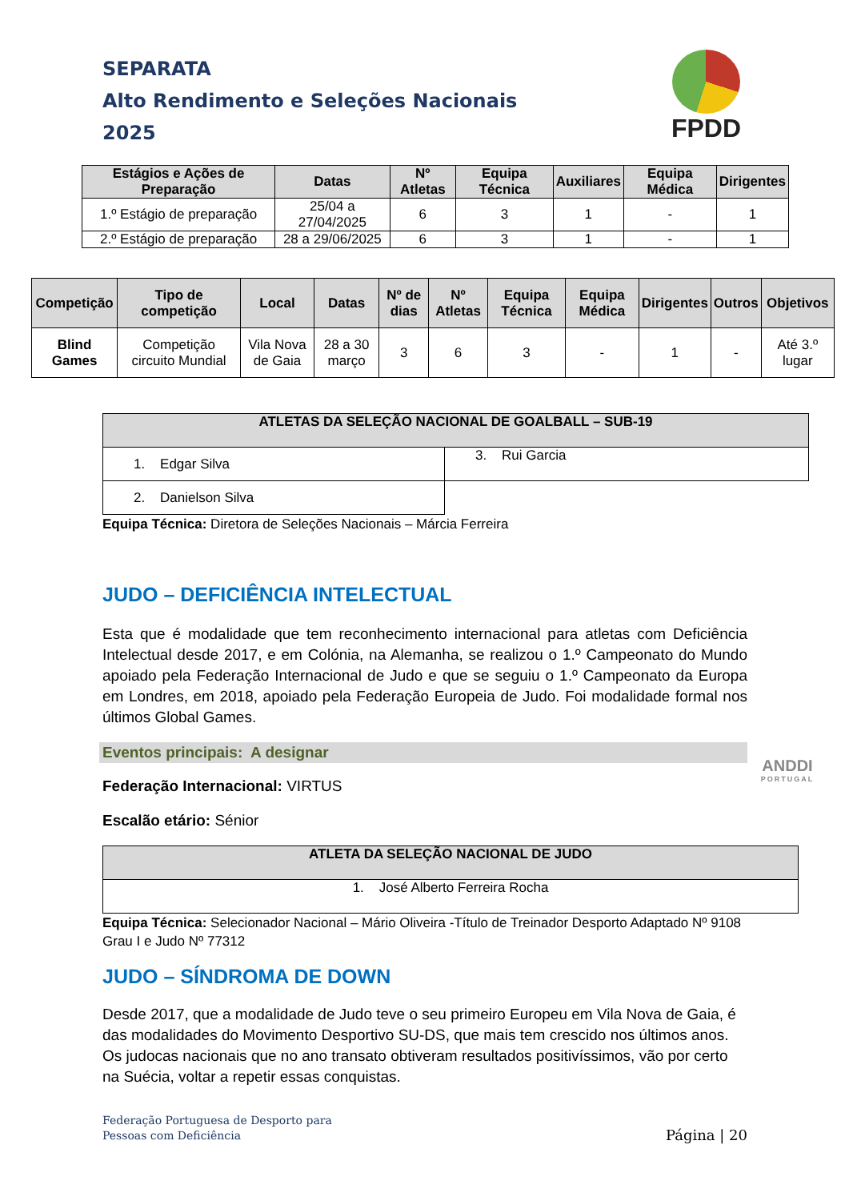SEPARATA
Alto Rendimento e Seleções Nacionais
2025
FPDD
| Estágios e Ações de Preparação | Datas | Nº Atletas | Equipa Técnica | Auxiliares | Equipa Médica | Dirigentes |
| --- | --- | --- | --- | --- | --- | --- |
| 1.º Estágio de preparação | 25/04 a 27/04/2025 | 6 | 3 | 1 | - | 1 |
| 2.º Estágio de preparação | 28 a 29/06/2025 | 6 | 3 | 1 | - | 1 |
| Competição | Tipo de competição | Local | Datas | Nº de dias | Nº Atletas | Equipa Técnica | Equipa Médica | Dirigentes | Outros | Objetivos |
| --- | --- | --- | --- | --- | --- | --- | --- | --- | --- | --- |
| Blind Games | Competição circuito Mundial | Vila Nova de Gaia | 28 a 30 março | 3 | 6 | 3 | - | 1 | - | Até 3.º lugar |
| ATLETAS DA SELEÇÃO NACIONAL DE GOALBALL – SUB-19 | |
| --- | --- |
| 1. Edgar Silva | 3. Rui Garcia |
| 2. Danielson Silva | |
Equipa Técnica: Diretora de Seleções Nacionais – Márcia Ferreira
JUDO – DEFICIÊNCIA INTELECTUAL
Esta que é modalidade que tem reconhecimento internacional para atletas com Deficiência Intelectual desde 2017, e em Colónia, na Alemanha, se realizou o 1.º Campeonato do Mundo apoiado pela Federação Internacional de Judo e que se seguiu o 1.º Campeonato da Europa em Londres, em 2018, apoiado pela Federação Europeia de Judo. Foi modalidade formal nos últimos Global Games.
Eventos principais: A designar
Federação Internacional: VIRTUS
Escalão etário: Sénior
| ATLETA DA SELEÇÃO NACIONAL DE JUDO |
| --- |
| 1. José Alberto Ferreira Rocha |
Equipa Técnica: Selecionador Nacional – Mário Oliveira -Título de Treinador Desporto Adaptado Nº 9108 Grau I e Judo Nº 77312
JUDO – SÍNDROMA DE DOWN
Desde 2017, que a modalidade de Judo teve o seu primeiro Europeu em Vila Nova de Gaia, é das modalidades do Movimento Desportivo SU-DS, que mais tem crescido nos últimos anos. Os judocas nacionais que no ano transato obtiveram resultados positivíssimos, vão por certo na Suécia, voltar a repetir essas conquistas.
ANDDI
PORTUGAL
Federação Portuguesa de Desporto para
Pessoas com Deficiência
Página | 20